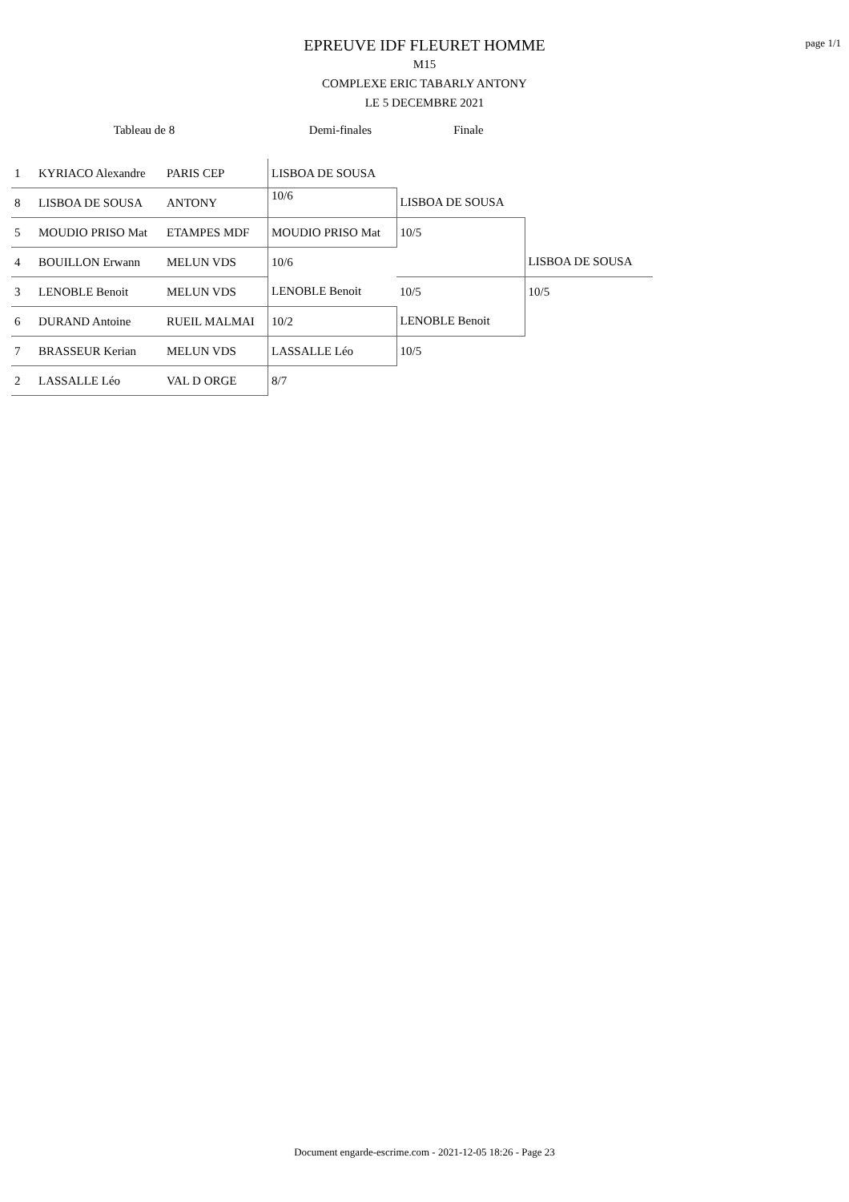page 1/1
EPREUVE IDF FLEURET HOMME
M15
COMPLEXE ERIC TABARLY ANTONY
LE 5 DECEMBRE 2021
Tableau de 8 Demi-finales Finale
| 1 | KYRIACO Alexandre | PARIS CEP | LISBOA DE SOUSA | | |
| 8 | LISBOA DE SOUSA | ANTONY | 10/6 | LISBOA DE SOUSA | |
| 5 | MOUDIO PRISO Mat | ETAMPES MDF | MOUDIO PRISO Mat | 10/5 | |
| 4 | BOUILLON Erwann | MELUN VDS | 10/6 | | LISBOA DE SOUSA |
| 3 | LENOBLE Benoit | MELUN VDS | LENOBLE Benoit | 10/5 | 10/5 |
| 6 | DURAND Antoine | RUEIL MALMAI | 10/2 | LENOBLE Benoit | |
| 7 | BRASSEUR Kerian | MELUN VDS | LASSALLE Léo | 10/5 | |
| 2 | LASSALLE Léo | VAL D ORGE | 8/7 | | |
Document engarde-escrime.com - 2021-12-05 18:26 - Page 23